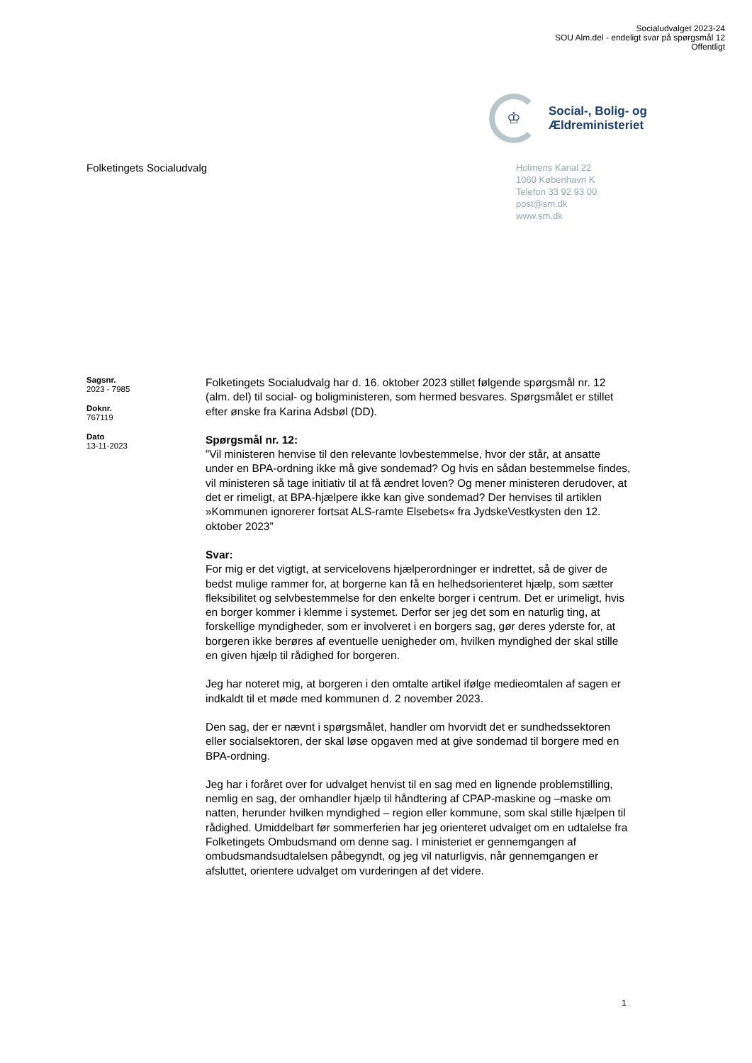Socialudvalget 2023-24
SOU Alm.del - endeligt svar på spørgsmål 12
Offentligt
♔
Social-, Bolig- og
Ældreministeriet
Folketingets Socialudvalg
Holmens Kanal 22
1060 København K
Telefon 33 92 93 00
post@sm.dk
www.sm.dk
Sagsnr.
2023 - 7985
Doknr.
767119
Dato
13-11-2023
Folketingets Socialudvalg har d. 16. oktober 2023 stillet følgende spørgsmål nr. 12 (alm. del) til social- og boligministeren, som hermed besvares. Spørgsmålet er stillet efter ønske fra Karina Adsbøl (DD).
Spørgsmål nr. 12:
”Vil ministeren henvise til den relevante lovbestemmelse, hvor der står, at ansatte under en BPA-ordning ikke må give sondemad? Og hvis en sådan bestemmelse findes, vil ministeren så tage initiativ til at få ændret loven? Og mener ministeren derudover, at det er rimeligt, at BPA-hjælpere ikke kan give sondemad? Der henvises til artiklen »Kommunen ignorerer fortsat ALS-ramte Elsebets« fra JydskeVestkysten den 12. oktober 2023”
Svar:
For mig er det vigtigt, at servicelovens hjælperordninger er indrettet, så de giver de bedst mulige rammer for, at borgerne kan få en helhedsorienteret hjælp, som sætter fleksibilitet og selvbestemmelse for den enkelte borger i centrum. Det er urimeligt, hvis en borger kommer i klemme i systemet. Derfor ser jeg det som en naturlig ting, at forskellige myndigheder, som er involveret i en borgers sag, gør deres yderste for, at borgeren ikke berøres af eventuelle uenigheder om, hvilken myndighed der skal stille en given hjælp til rådighed for borgeren.
Jeg har noteret mig, at borgeren i den omtalte artikel ifølge medieomtalen af sagen er indkaldt til et møde med kommunen d. 2 november 2023.
Den sag, der er nævnt i spørgsmålet, handler om hvorvidt det er sundhedssektoren eller socialsektoren, der skal løse opgaven med at give sondemad til borgere med en BPA-ordning.
Jeg har i foråret over for udvalget henvist til en sag med en lignende problemstilling, nemlig en sag, der omhandler hjælp til håndtering af CPAP-maskine og –maske om natten, herunder hvilken myndighed – region eller kommune, som skal stille hjælpen til rådighed. Umiddelbart før sommerferien har jeg orienteret udvalget om en udtalelse fra Folketingets Ombudsmand om denne sag. I ministeriet er gennemgangen af ombudsmandsudtalelsen påbegyndt, og jeg vil naturligvis, når gennemgangen er afsluttet, orientere udvalget om vurderingen af det videre.
1